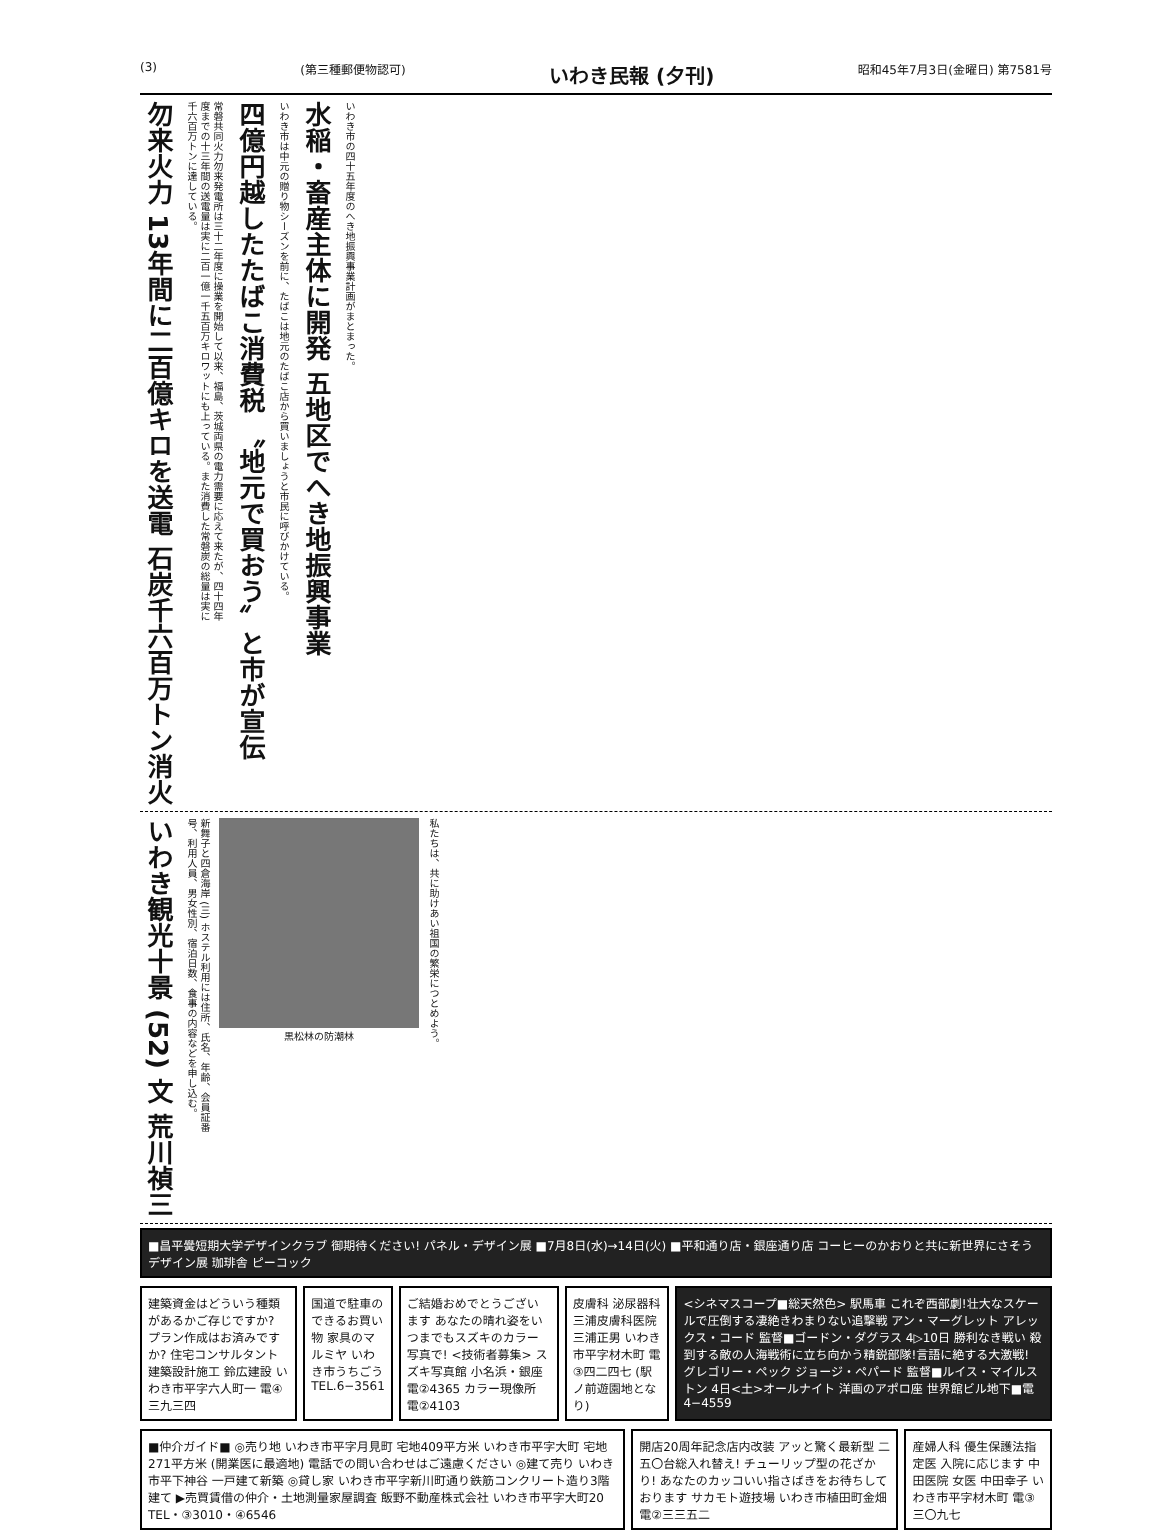(3) (第三種郵便物認可) いわき民報 (夕刊) 昭和45年7月3日(金曜日) 第7581号
勿来火力 13年間に二百億キロを送電 石炭千六百万トン消火
常磐共同火力勿来発電所は三十二年度に操業を開始して以来、福島、茨城両県の電力需要に応えて来たが、四十四年度までの十三年間の送電量は実に二百一億一千五百万キロワットにも上っている。また消費した常磐炭の総量は実に千六百万トンに達している。
四億円越したたばこ消費税 〝地元で買おう〟と市が宣伝
いわき市は中元の贈り物シーズンを前に、たばこは地元のたばこ店から買いましょうと市民に呼びかけている。
水稲・畜産主体に開発 五地区でへき地振興事業
いわき市の四十五年度のへき地振興事業計画がまとまった。
いわき観光十景 (52) 文 荒川禎三
新舞子と四倉海岸 (三) ホステル利用には住所、氏名、年齢、会員証番号、利用人員、男女性別、宿泊日数、食事の内容などを申し込む。
黒松林の防潮林
私たちは、共に助けあい祖国の繁栄につとめよう。
■昌平黌短期大学デザインクラブ 御期待ください! パネル・デザイン展 ■7月8日(水)→14日(火) ■平和通り店・銀座通り店 コーヒーのかおりと共に新世界にさそうデザイン展 珈琲舎 ピーコック
建築資金はどういう種類があるかご存じですか? プラン作成はお済みですか? 住宅コンサルタント 建築設計施工 鈴広建設 いわき市平字六人町一 電④三九三四
国道で駐車のできるお買い物 家具のマルミヤ いわき市うちごう TEL.6−3561
ご結婚おめでとうございます あなたの晴れ姿をいつまでもスズキのカラー写真で! <技術者募集> スズキ写真館 小名浜・銀座 電②4365 カラー現像所 電②4103
皮膚科 泌尿器科 三浦皮膚科医院 三浦正男 いわき市平字材木町 電③四二四七 (駅ノ前遊園地となり)
<シネマスコープ■総天然色> 駅馬車 これぞ西部劇!壮大なスケールで圧倒する凄絶きわまりない追撃戦 アン・マーグレット アレックス・コード 監督■ゴードン・ダグラス 4▷10日 勝利なき戦い 殺到する敵の人海戦術に立ち向かう精鋭部隊!言語に絶する大激戦! グレゴリー・ペック ジョージ・ペパード 監督■ルイス・マイルストン 4日<土>オールナイト 洋画のアポロ座 世界館ビル地下■電4−4559
■仲介ガイド■ ◎売り地 いわき市平字月見町 宅地409平方米 いわき市平字大町 宅地271平方米 (開業医に最適地) 電話での問い合わせはご遠慮ください ◎建て売り いわき市平下神谷 一戸建て新築 ◎貸し家 いわき市平字新川町通り鉄筋コンクリート造り3階建て ▶売買賃借の仲介・土地測量家屋調査 飯野不動産株式会社 いわき市平字大町20 TEL・③3010・④6546
開店20周年記念店内改装 アッと驚く最新型 二五〇台総入れ替え! チューリップ型の花ざかり! あなたのカッコいい指さばきをお待ちしております サカモト遊技場 いわき市植田町金畑 電②三三五二
産婦人科 優生保護法指定医 入院に応じます 中田医院 女医 中田幸子 いわき市平字材木町 電③三〇九七